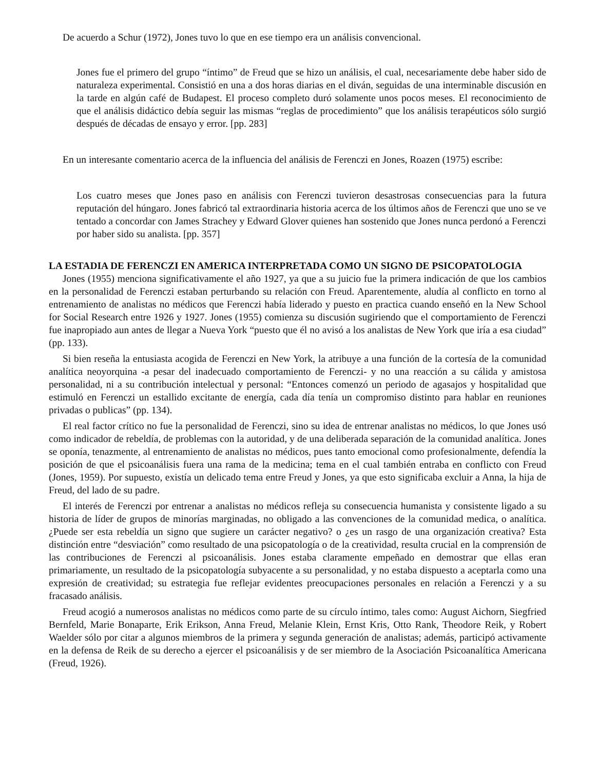De acuerdo a Schur (1972), Jones tuvo lo que en ese tiempo era un análisis convencional.
Jones fue el primero del grupo “íntimo” de Freud que se hizo un análisis, el cual, necesariamente debe haber sido de naturaleza experimental. Consistió en una a dos horas diarias en el diván, seguidas de una interminable discusión en la tarde en algún café de Budapest. El proceso completo duró solamente unos pocos meses. El reconocimiento de que el análisis didáctico debía seguir las mismas “reglas de procedimiento” que los análisis terapéuticos sólo surgió después de décadas de ensayo y error. [pp. 283]
En un interesante comentario acerca de la influencia del análisis de Ferenczi en Jones, Roazen (1975) escribe:
Los cuatro meses que Jones paso en análisis con Ferenczi tuvieron desastrosas consecuencias para la futura reputación del húngaro. Jones fabricó tal extraordinaria historia acerca de los últimos años de Ferenczi que uno se ve tentado a concordar con James Strachey y Edward Glover quienes han sostenido que Jones nunca perdonó a Ferenczi por haber sido su analista. [pp. 357]
LA ESTADIA DE FERENCZI EN AMERICA INTERPRETADA COMO UN SIGNO DE PSICOPATOLOGIA
Jones (1955) menciona significativamente el año 1927, ya que a su juicio fue la primera indicación de que los cambios en la personalidad de Ferenczi estaban perturbando su relación con Freud. Aparentemente, aludía al conflicto en torno al entrenamiento de analistas no médicos que Ferenczi había liderado y puesto en practica cuando enseñó en la New School for Social Research entre 1926 y 1927. Jones (1955) comienza su discusión sugiriendo que el comportamiento de Ferenczi fue inapropiado aun antes de llegar a Nueva York “puesto que él no avisó a los analistas de New York que iría a esa ciudad” (pp. 133).
Si bien reseña la entusiasta acogida de Ferenczi en New York, la atribuye a una función de la cortesía de la comunidad analítica neoyorquina -a pesar del inadecuado comportamiento de Ferenczi- y no una reacción a su cálida y amistosa personalidad, ni a su contribución intelectual y personal: “Entonces comenzó un periodo de agasajos y hospitalidad que estimuló en Ferenczi un estallido excitante de energía, cada día tenía un compromiso distinto para hablar en reuniones privadas o publicas” (pp. 134).
El real factor crítico no fue la personalidad de Ferenczi, sino su idea de entrenar analistas no médicos, lo que Jones usó como indicador de rebeldía, de problemas con la autoridad, y de una deliberada separación de la comunidad analítica. Jones se oponía, tenazmente, al entrenamiento de analistas no médicos, pues tanto emocional como profesionalmente, defendía la posición de que el psicoanálisis fuera una rama de la medicina; tema en el cual también entraba en conflicto con Freud (Jones, 1959). Por supuesto, existía un delicado tema entre Freud y Jones, ya que esto significaba excluir a Anna, la hija de Freud, del lado de su padre.
El interés de Ferenczi por entrenar a analistas no médicos refleja su consecuencia humanista y consistente ligado a su historia de líder de grupos de minorías marginadas, no obligado a las convenciones de la comunidad medica, o analítica. ¿Puede ser esta rebeldía un signo que sugiere un carácter negativo? o ¿es un rasgo de una organización creativa? Esta distinción entre “desviación” como resultado de una psicopatología o de la creatividad, resulta crucial en la comprensión de las contribuciones de Ferenczi al psicoanálisis. Jones estaba claramente empeñado en demostrar que ellas eran primariamente, un resultado de la psicopatología subyacente a su personalidad, y no estaba dispuesto a aceptarla como una expresión de creatividad; su estrategia fue reflejar evidentes preocupaciones personales en relación a Ferenczi y a su fracasado análisis.
Freud acogió a numerosos analistas no médicos como parte de su círculo íntimo, tales como: August Aichorn, Siegfried Bernfeld, Marie Bonaparte, Erik Erikson, Anna Freud, Melanie Klein, Ernst Kris, Otto Rank, Theodore Reik, y Robert Waelder sólo por citar a algunos miembros de la primera y segunda generación de analistas; además, participó activamente en la defensa de Reik de su derecho a ejercer el psicoanálisis y de ser miembro de la Asociación Psicoanalítica Americana (Freud, 1926).